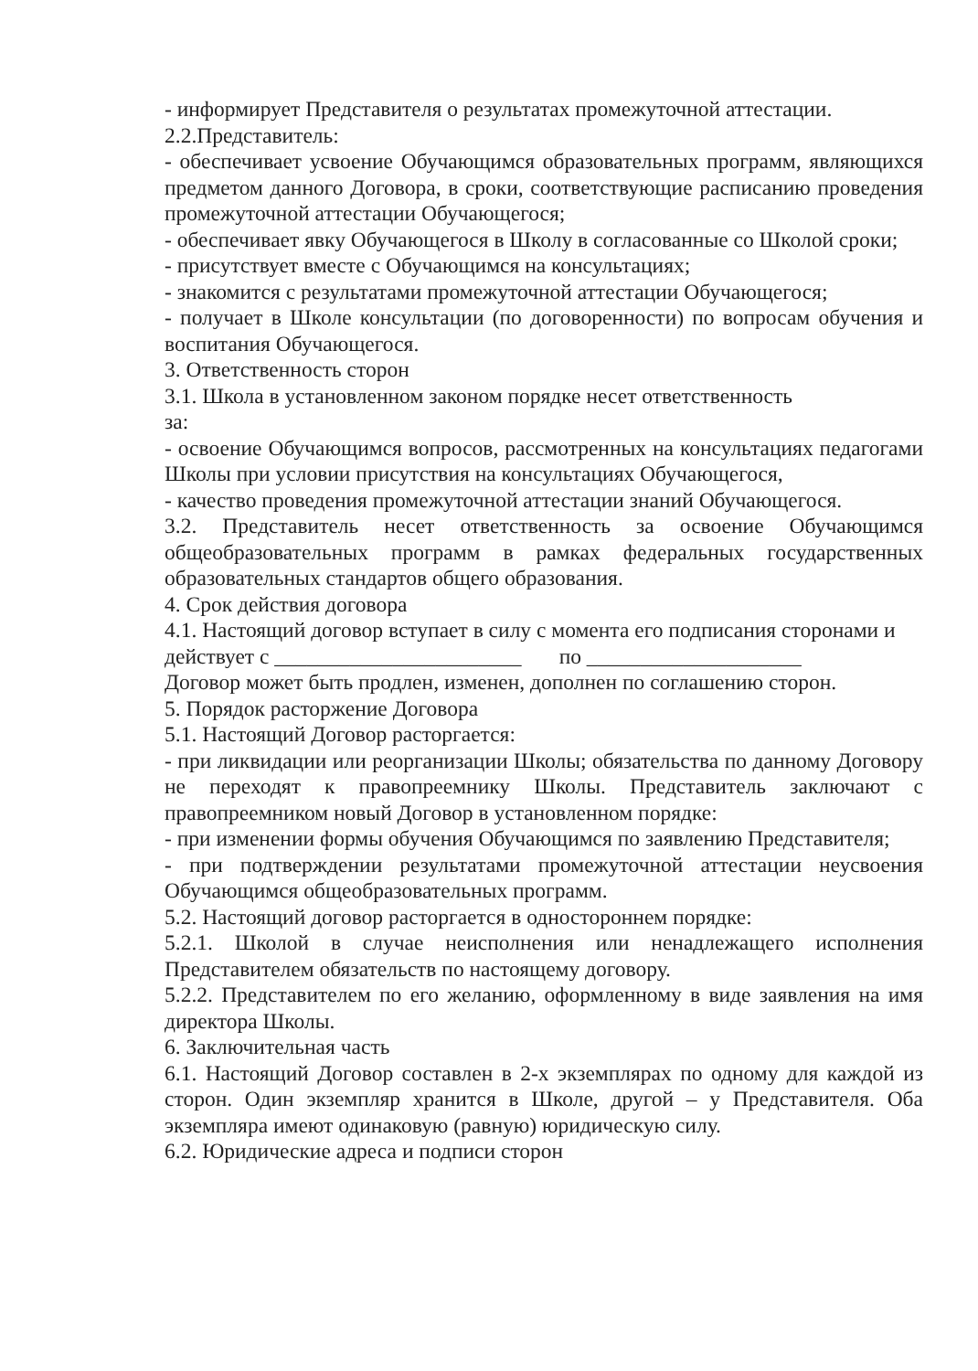- информирует Представителя о результатах промежуточной аттестации.
2.2.Представитель:
- обеспечивает усвоение Обучающимся образовательных программ, являющихся предметом данного Договора, в сроки, соответствующие расписанию проведения промежуточной аттестации Обучающегося;
- обеспечивает явку Обучающегося в Школу в согласованные со Школой сроки;
- присутствует вместе с Обучающимся на консультациях;
- знакомится с результатами промежуточной аттестации Обучающегося;
- получает в Школе консультации (по договоренности) по вопросам обучения и воспитания Обучающегося.
3. Ответственность сторон
3.1. Школа в установленном законом порядке несет ответственность
за:
- освоение Обучающимся вопросов, рассмотренных на консультациях педагогами Школы при условии присутствия на консультациях Обучающегося,
- качество проведения промежуточной аттестации знаний Обучающегося.
3.2. Представитель несет ответственность за освоение Обучающимся общеобразовательных программ в рамках федеральных государственных образовательных стандартов общего образования.
4. Срок действия договора
4.1. Настоящий договор вступает в силу с момента его подписания сторонами и
действует с _______________________ по ____________________
Договор может быть продлен, изменен, дополнен по соглашению сторон.
5. Порядок расторжение Договора
5.1. Настоящий Договор расторгается:
- при ликвидации или реорганизации Школы; обязательства по данному Договору не переходят к правопреемнику Школы. Представитель заключают с правопреемником новый Договор в установленном порядке:
- при изменении формы обучения Обучающимся по заявлению Представителя;
- при подтверждении результатами промежуточной аттестации неусвоения Обучающимся общеобразовательных программ.
5.2. Настоящий договор расторгается в одностороннем порядке:
5.2.1. Школой в случае неисполнения или ненадлежащего исполнения Представителем обязательств по настоящему договору.
5.2.2. Представителем по его желанию, оформленному в виде заявления на имя директора Школы.
6. Заключительная часть
6.1. Настоящий Договор составлен в 2-х экземплярах по одному для каждой из сторон. Один экземпляр хранится в Школе, другой – у Представителя. Оба экземпляра имеют одинаковую (равную) юридическую силу.
6.2. Юридические адреса и подписи сторон